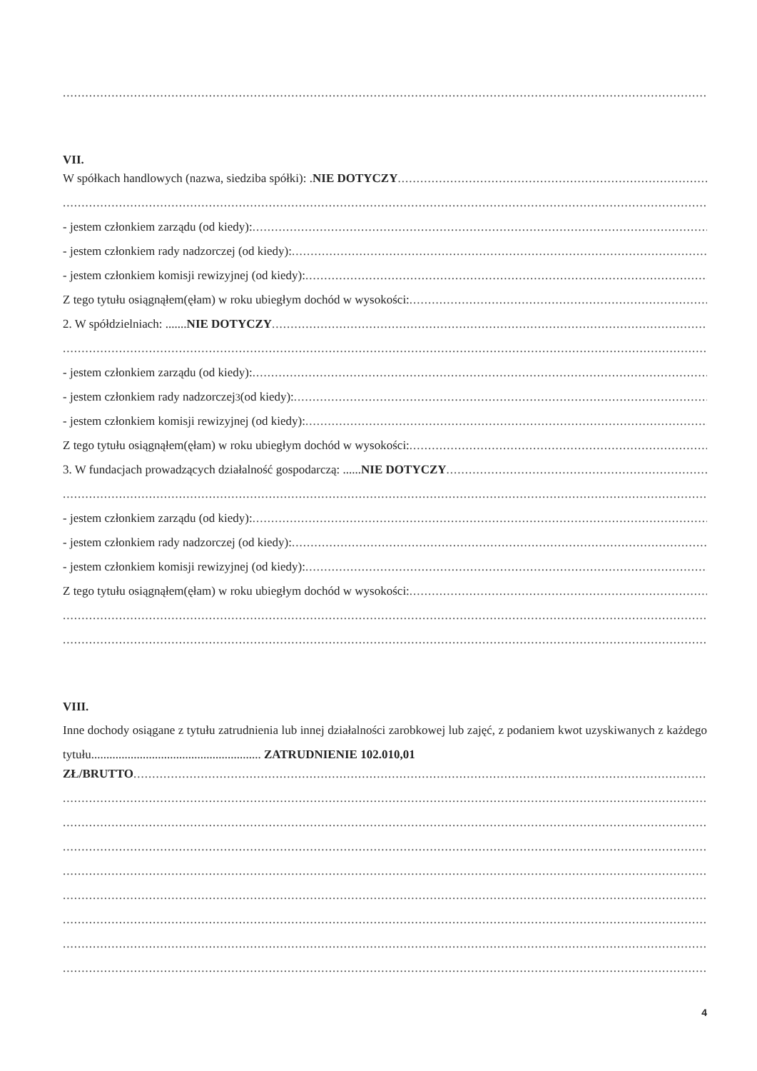VII.
W spółkach handlowych (nazwa, siedziba spółki): . NIE DOTYCZY
- jestem członkiem zarządu (od kiedy):
- jestem członkiem rady nadzorczej (od kiedy):
- jestem członkiem komisji rewizyjnej (od kiedy):
Z tego tytułu osiągnąłem(ęłam) w roku ubiegłym dochód w wysokości:
2. W spółdzielniach: ....... NIE DOTYCZY
- jestem członkiem zarządu (od kiedy):
- jestem członkiem rady nadzorczej<sup>3</sup> (od kiedy):
- jestem członkiem komisji rewizyjnej (od kiedy):
Z tego tytułu osiągnąłem(ęłam) w roku ubiegłym dochód w wysokości:
3. W fundacjach prowadzących działalność gospodarczą: ...... NIE DOTYCZY
- jestem członkiem zarządu (od kiedy):
- jestem członkiem rady nadzorczej (od kiedy):
- jestem członkiem komisji rewizyjnej (od kiedy):
Z tego tytułu osiągnąłem(ęłam) w roku ubiegłym dochód w wysokości:
VIII.
Inne dochody osiągane z tytułu zatrudnienia lub innej działalności zarobkowej lub zajęć, z podaniem kwot uzyskiwanych z każdego tytułu........................................................ ZATRUDNIENIE 102.010,01
ZŁ/BRUTTO
4